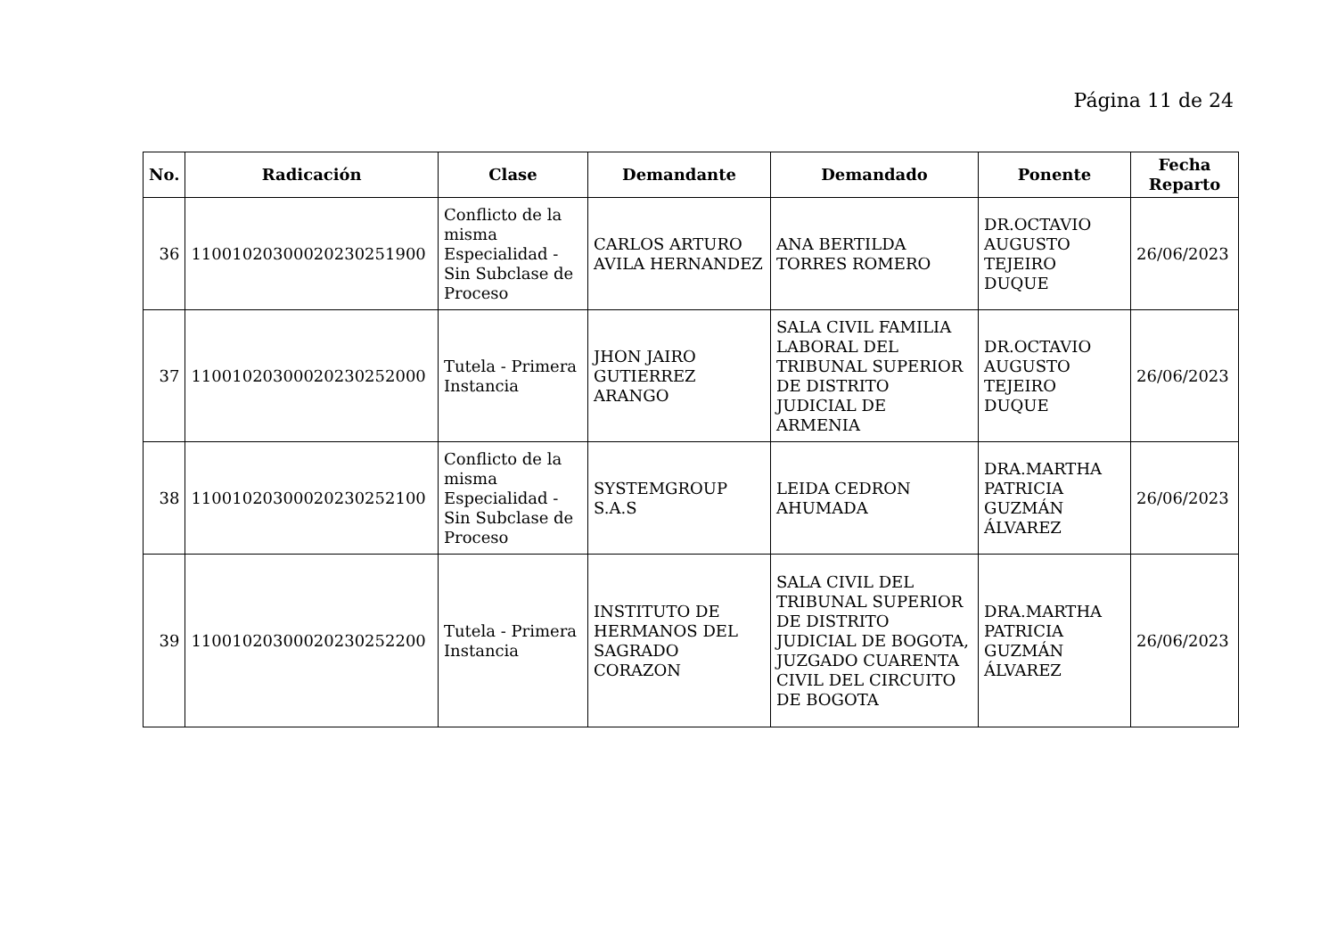Página 11 de 24
| No. | Radicación | Clase | Demandante | Demandado | Ponente | Fecha Reparto |
| --- | --- | --- | --- | --- | --- | --- |
| 36 | 11001020300020230251900 | Conflicto de la misma Especialidad - Sin Subclase de Proceso | CARLOS ARTURO AVILA HERNANDEZ | ANA BERTILDA TORRES ROMERO | DR.OCTAVIO AUGUSTO TEJEIRO DUQUE | 26/06/2023 |
| 37 | 11001020300020230252000 | Tutela - Primera Instancia | JHON JAIRO GUTIERREZ ARANGO | SALA CIVIL FAMILIA LABORAL DEL TRIBUNAL SUPERIOR DE DISTRITO JUDICIAL DE ARMENIA | DR.OCTAVIO AUGUSTO TEJEIRO DUQUE | 26/06/2023 |
| 38 | 11001020300020230252100 | Conflicto de la misma Especialidad - Sin Subclase de Proceso | SYSTEMGROUP S.A.S | LEIDA CEDRON AHUMADA | DRA.MARTHA PATRICIA GUZMÁN ÁLVAREZ | 26/06/2023 |
| 39 | 11001020300020230252200 | Tutela - Primera Instancia | INSTITUTO DE HERMANOS DEL SAGRADO CORAZON | SALA CIVIL DEL TRIBUNAL SUPERIOR DE DISTRITO JUDICIAL DE BOGOTA, JUZGADO CUARENTA CIVIL DEL CIRCUITO DE BOGOTA | DRA.MARTHA PATRICIA GUZMÁN ÁLVAREZ | 26/06/2023 |